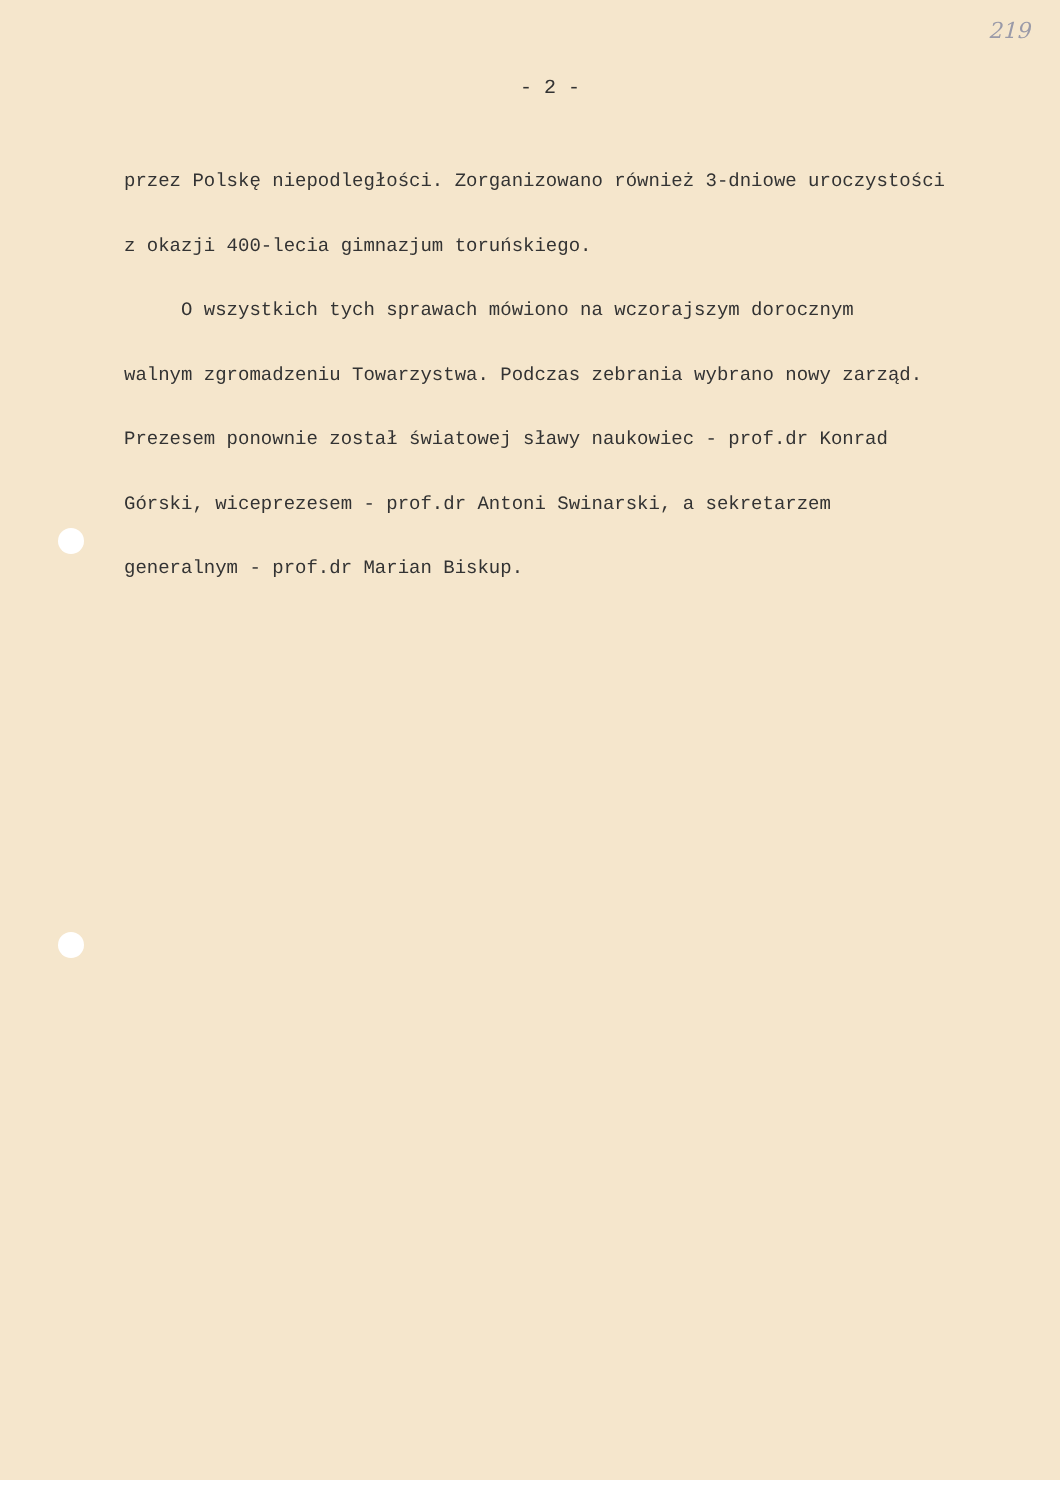219
- 2 -
przez Polskę niepodległości. Zorganizowano również 3-dniowe uroczystości
z okazji 400-lecia gimnazjum toruńskiego.
O wszystkich tych sprawach mówiono na wczorajszym dorocznym
walnym zgromadzeniu Towarzystwa. Podczas zebrania wybrano nowy zarząd.
Prezesem ponownie został światowej sławy naukowiec - prof.dr Konrad
Górski, wiceprezesem - prof.dr Antoni Swinarski, a sekretarzem
generalnym - prof.dr Marian Biskup.